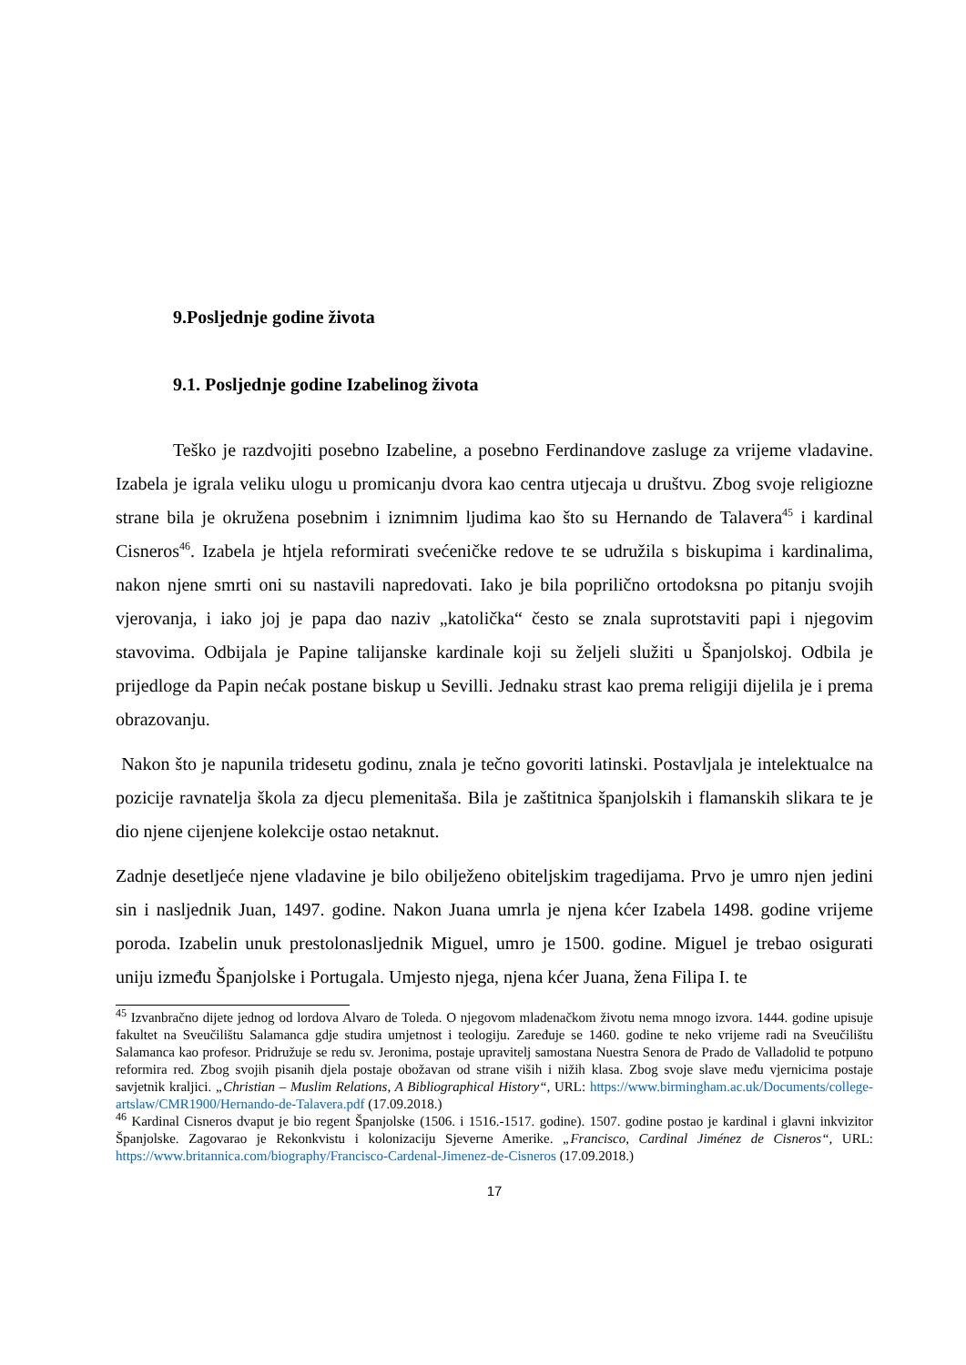9.Posljednje godine života
9.1. Posljednje godine Izabelinog života
Teško je razdvojiti posebno Izabeline, a posebno Ferdinandove zasluge za vrijeme vladavine. Izabela je igrala veliku ulogu u promicanju dvora kao centra utjecaja u društvu. Zbog svoje religiozne strane bila je okružena posebnim i iznimnim ljudima kao što su Hernando de Talavera<sup>45</sup> i kardinal Cisneros<sup>46</sup>. Izabela je htjela reformirati svećeničke redove te se udružila s biskupima i kardinalima, nakon njene smrti oni su nastavili napredovati. Iako je bila poprilično ortodoksna po pitanju svojih vjerovanja, i iako joj je papa dao naziv „katolička“ često se znala suprotstaviti papi i njegovim stavovima. Odbijala je Papine talijanske kardinale koji su željeli služiti u Španjolskoj. Odbila je prijedloge da Papin nećak postane biskup u Sevilli. Jednaku strast kao prema religiji dijelila je i prema obrazovanju.
Nakon što je napunila tridesetu godinu, znala je tečno govoriti latinski. Postavljala je intelektualce na pozicije ravnatelja škola za djecu plemenitaša. Bila je zaštitnica španjolskih i flamanskih slikara te je dio njene cijenjene kolekcije ostao netaknut.
Zadnje desetljeće njene vladavine je bilo obilježeno obiteljskim tragedijama. Prvo je umro njen jedini sin i nasljednik Juan, 1497. godine. Nakon Juana umrla je njena kćer Izabela 1498. godine vrijeme poroda. Izabelin unuk prestolonasljednik Miguel, umro je 1500. godine. Miguel je trebao osigurati uniju između Španjolske i Portugala. Umjesto njega, njena kćer Juana, žena Filipa I. te
<sup>45</sup> Izvanbračno dijete jednog od lordova Alvaro de Toleda. O njegovom mladenačkom životu nema mnogo izvora. 1444. godine upisuje fakultet na Sveučilištu Salamanca gdje studira umjetnost i teologiju. Zaređuje se 1460. godine te neko vrijeme radi na Sveučilištu Salamanca kao profesor. Pridružuje se redu sv. Jeronima, postaje upravitelj samostana Nuestra Senora de Prado de Valladolid te potpuno reformira red. Zbog svojih pisanih djela postaje obožavan od strane viših i nižih klasa. Zbog svoje slave među vjernicima postaje savjetnik kraljici. „Christian – Muslim Relations, A Bibliographical History“, URL: https://www.birmingham.ac.uk/Documents/college-artslaw/CMR1900/Hernando-de-Talavera.pdf (17.09.2018.)
<sup>46</sup> Kardinal Cisneros dvaput je bio regent Španjolske (1506. i 1516.-1517. godine). 1507. godine postao je kardinal i glavni inkvizitor Španjolske. Zagovarao je Rekonkvistu i kolonizaciju Sjeverne Amerike. „Francisco, Cardinal Jiménez de Cisneros“, URL: https://www.britannica.com/biography/Francisco-Cardenal-Jimenez-de-Cisneros (17.09.2018.)
17